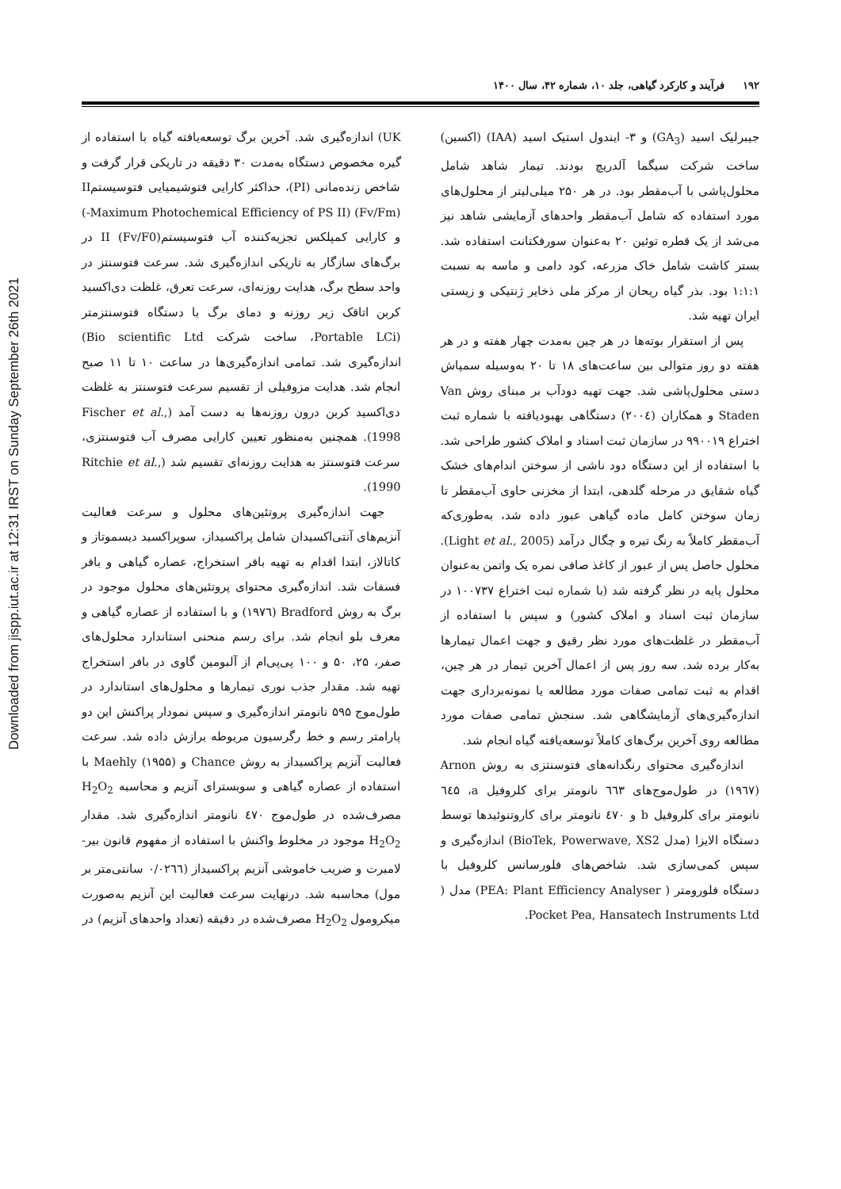Downloaded from jispp.iut.ac.ir at 12:31 IRST on Sunday September 26th 2021
۱۹۲ فرآیند و کارکرد گیاهی، جلد ۱۰، شماره ۴۲، سال ۱۴۰۰
جیبرلیک اسید (GA<sub>3</sub>) و ۳- ایندول استیک اسید (IAA) (اکسین) ساخت شرکت سیگما آلدریچ بودند. تیمار شاهد شامل محلول‌پاشی با آب‌مقطر بود. در هر ۲۵۰ میلی‌لیتر از محلول‌های مورد استفاده که شامل آب‌مقطر واحدهای آزمایشی شاهد نیز می‌شد از یک قطره توئین ۲۰ به‌عنوان سورفکتانت استفاده شد. بستر کاشت شامل خاک مزرعه، کود دامی و ماسه به نسبت ۱:۱:۱ بود. بذر گیاه ریحان از مرکز ملی ذخایر ژنتیکی و زیستی ایران تهیه شد.
پس از استقرار بوته‌ها در هر چین به‌مدت چهار هفته و در هر هفته دو روز متوالی بین ساعت‌های ۱۸ تا ۲۰ به‌وسیله سمپاش دستی محلول‌پاشی شد. جهت تهیه دودآب بر مبنای روش Van Staden و همکاران (۲۰۰٤) دستگاهی بهبودیافته با شماره ثبت اختراع ۹۹۰۰۱۹ در سازمان ثبت اسناد و املاک کشور طراحی شد. با استفاده از این دستگاه دود ناشی از سوختن اندام‌های خشک گیاه شقایق در مرحله گلدهی، ابتدا از مخزنی حاوی آب‌مقطر تا زمان سوختن کامل ماده گیاهی عبور داده شد، به‌طوری‌که آب‌مقطر کاملاً به رنگ تیره و چگال درآمد (Light et al., 2005). محلول حاصل پس از عبور از کاغذ صافی نمره یک واتمن به‌عنوان محلول پایه در نظر گرفته شد (با شماره ثبت اختراع ۱۰۰۷۳۷ در سازمان ثبت اسناد و املاک کشور) و سپس با استفاده از آب‌مقطر در غلظت‌های مورد نظر رقیق و جهت اعمال تیمارها به‌کار برده شد. سه روز پس از اعمال آخرین تیمار در هر چین، اقدام به ثبت تمامی صفات مورد مطالعه یا نمونه‌برداری جهت اندازه‌گیری‌های آزمایشگاهی شد. سنجش تمامی صفات مورد مطالعه روی آخرین برگ‌های کاملاً توسعه‌یافته گیاه انجام شد.
اندازه‌گیری محتوای رنگدانه‌های فتوسنتزی به روش Arnon (۱۹٦۷) در طول‌موج‌های ٦٦۳ نانومتر برای کلروفیل a، ٦٤۵ نانومتر برای کلروفیل b و ٤۷۰ نانومتر برای کاروتنوئیدها توسط دستگاه الایزا (مدل BioTek, Powerwave, XS2) اندازه‌گیری و سپس کمی‌سازی شد. شاخص‌های فلورسانس کلروفیل با دستگاه فلورومتر ( PEA: Plant Efficiency Analyser) مدل ( Pocket Pea, Hansatech Instruments Ltd.
UK) اندازه‌گیری شد. آخرین برگ توسعه‌یافته گیاه با استفاده از گیره مخصوص دستگاه به‌مدت ۳۰ دقیقه در تاریکی قرار گرفت و شاخص زنده‌مانی (PI)، حداکثر کارایی فتوشیمیایی فتوسیستمII (-Maximum Photochemical Efficiency of PS II) (Fv/Fm) و کارایی کمپلکس تجزیه‌کننده آب فتوسیستمII (Fv/F0) در برگ‌های سازگار به تاریکی اندازه‌گیری شد. سرعت فتوسنتز در واحد سطح برگ، هدایت روزنه‌ای، سرعت تعرق، غلظت دی‌اکسید کربن اتاقک زیر روزنه و دمای برگ با دستگاه فتوسنتزمتر (Portable LCi، ساخت شرکت Bio scientific Ltd) اندازه‌گیری شد. تمامی اندازه‌گیری‌ها در ساعت ۱۰ تا ۱۱ صبح انجام شد. هدایت مزوفیلی از تقسیم سرعت فتوسنتز به غلظت دی‌اکسید کربن درون روزنه‌ها به دست آمد (Fischer et al., 1998). همچنین به‌منظور تعیین کارایی مصرف آب فتوسنتزی، سرعت فتوسنتز به هدایت روزنه‌ای تقسیم شد (Ritchie et al., 1990).
جهت اندازه‌گیری پروتئین‌های محلول و سرعت فعالیت آنزیم‌های آنتی‌اکسیدان شامل پراکسیداز، سوپراکسید دیسموتاز و کاتالاز، ابتدا اقدام به تهیه بافر استخراج، عصاره گیاهی و بافر فسفات شد. اندازه‌گیری محتوای پروتئین‌های محلول موجود در برگ به روش Bradford (۱۹۷٦) و با استفاده از عصاره گیاهی و معرف بلو انجام شد. برای رسم منحنی استاندارد محلول‌های صفر، ۲۵، ۵۰ و ۱۰۰ پی‌پی‌ام از آلبومین گاوی در بافر استخراج تهیه شد. مقدار جذب نوری تیمارها و محلول‌های استاندارد در طول‌موج ۵۹۵ نانومتر اندازه‌گیری و سپس نمودار پراکنش این دو پارامتر رسم و خط رگرسیون مربوطه برازش داده شد. سرعت فعالیت آنزیم پراکسیداز به روش Chance و Maehly (۱۹۵۵) با استفاده از عصاره گیاهی و سوبسترای آنزیم و محاسبه H<sub>2</sub>O<sub>2</sub> مصرف‌شده در طول‌موج ٤۷۰ نانومتر اندازه‌گیری شد. مقدار H<sub>2</sub>O<sub>2</sub> موجود در مخلوط واکنش با استفاده از مفهوم قانون بیر-لامبرت و ضریب خاموشی آنزیم پراکسیداز (۰/۰۲٦٦ سانتی‌متر بر مول) محاسبه شد. درنهایت سرعت فعالیت این آنزیم به‌صورت میکرومول H<sub>2</sub>O<sub>2</sub> مصرف‌شده در دقیقه (تعداد واحدهای آنزیم) در